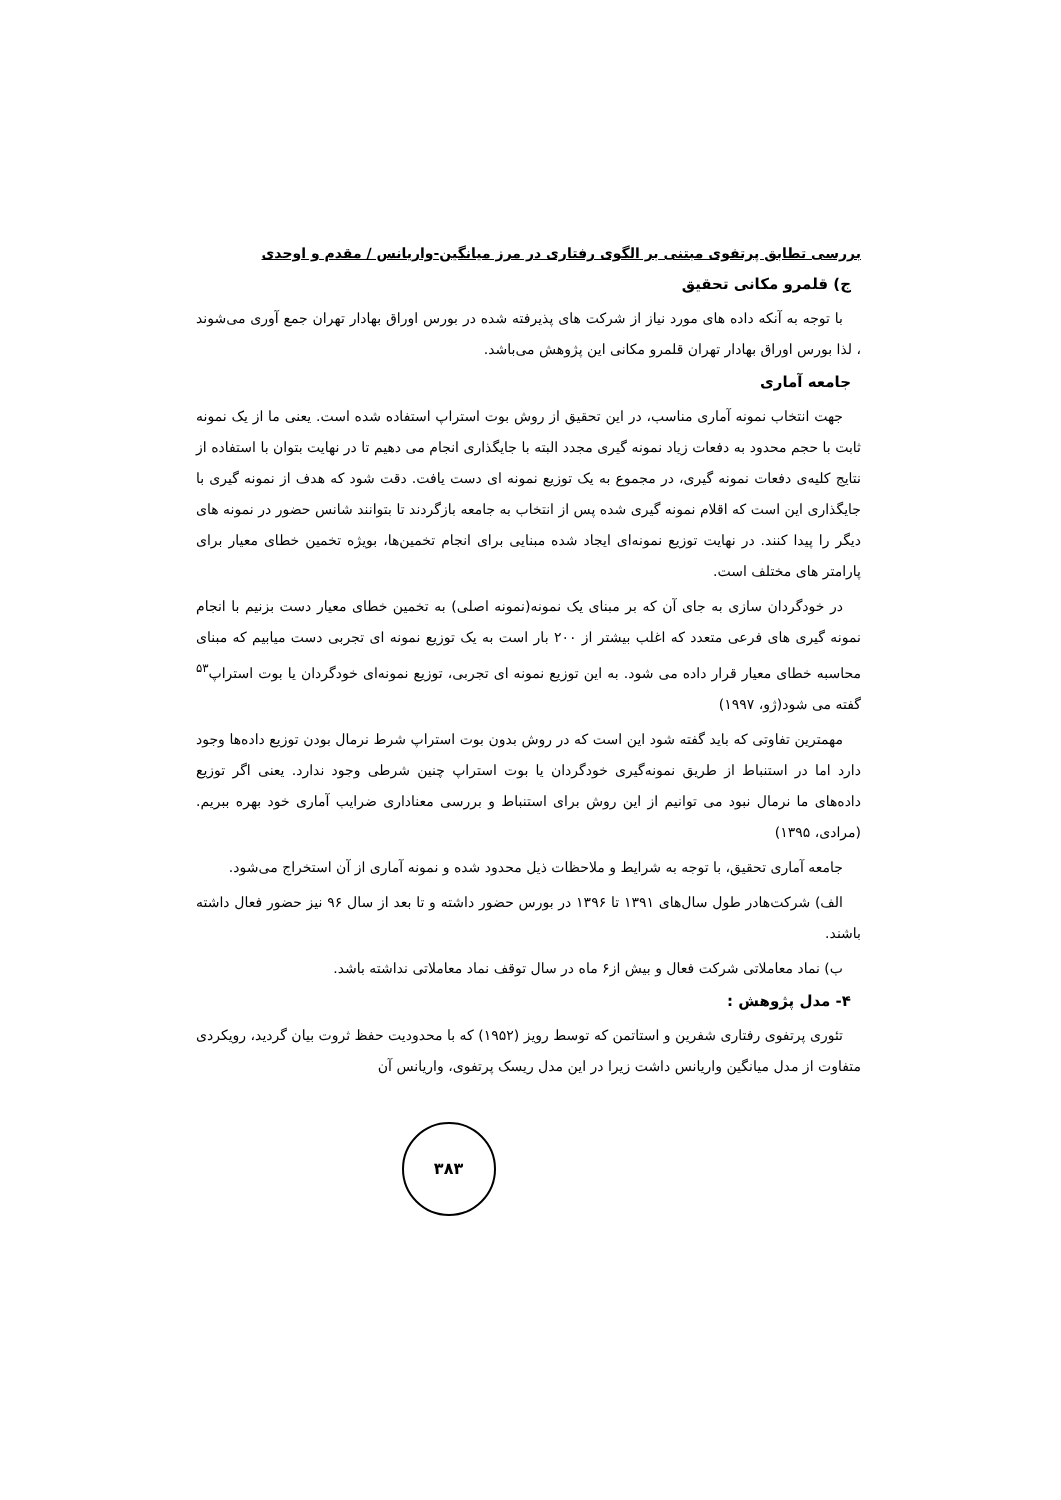بررسی تطابق پرتفوی مبتنی بر الگوی رفتاری در مرز میانگین-واریانس / مقدم و اوحدی
ج) قلمرو مکانی تحقیق
با توجه به آنکه داده های مورد نیاز از شرکت های پذیرفته شده در بورس اوراق بهادار تهران جمع آوری می‌شوند ، لذا بورس اوراق بهادار تهران قلمرو مکانی این پژوهش می‌باشد.
جامعه آماری
جهت انتخاب نمونه آماری مناسب، در این تحقیق از روش بوت استراپ استفاده شده است. یعنی ما از یک نمونه ثابت با حجم محدود به دفعات زیاد نمونه گیری مجدد البته با جایگذاری انجام می دهیم تا در نهایت بتوان با استفاده از نتایج کلیه‌ی دفعات نمونه گیری، در مجموع به یک توزیع نمونه ای دست یافت. دقت شود که هدف از نمونه گیری با جایگذاری این است که اقلام نمونه گیری شده پس از انتخاب به جامعه بازگردند تا بتوانند شانس حضور در نمونه های دیگر را پیدا کنند. در نهایت توزیع نمونه‌ای ایجاد شده مبنایی برای انجام تخمین‌ها، بویژه تخمین خطای معیار برای پارامتر های مختلف است.
در خودگردان سازی به جای آن که بر مبنای یک نمونه(نمونه اصلی) به تخمین خطای معیار دست بزنیم با انجام نمونه گیری های فرعی متعدد که اغلب بیشتر از ۲۰۰ بار است به یک توزیع نمونه ای تجربی دست میابیم که مبنای محاسبه خطای معیار قرار داده می شود. به این توزیع نمونه ای تجربی، توزیع نمونه‌ای خودگردان یا بوت استراپ<sup>۵۳</sup> گفته می شود(ژو، ۱۹۹۷)
مهمترین تفاوتی که باید گفته شود این است که در روش بدون بوت استراپ شرط نرمال بودن توزیع داده‌ها وجود دارد اما در استنباط از طریق نمونه‌گیری خودگردان یا بوت استراپ چنین شرطی وجود ندارد. یعنی اگر توزیع داده‌های ما نرمال نبود می توانیم از این روش برای استنباط و بررسی معناداری ضرایب آماری خود بهره ببریم.(مرادی، ۱۳۹۵)
جامعه آماری تحقیق، با توجه به شرایط و ملاحظات ذیل محدود شده و نمونه آماری از آن استخراج می‌شود.
الف) شرکت‌هادر طول سال‌های ۱۳۹۱ تا ۱۳۹۶ در بورس حضور داشته و تا بعد از سال ۹۶ نیز حضور فعال داشته باشند.
ب) نماد معاملاتی شرکت فعال و بیش از۶ ماه در سال توقف نماد معاملاتی نداشته باشد.
۴- مدل پژوهش :
تئوری پرتفوی رفتاری شفرین و استاتمن که توسط رویز (۱۹۵۲) که با محدودیت حفظ ثروت بیان گردید، رویکردی متفاوت از مدل میانگین واریانس داشت زیرا در این مدل ریسک پرتفوی، واریانس آن
۳۸۳